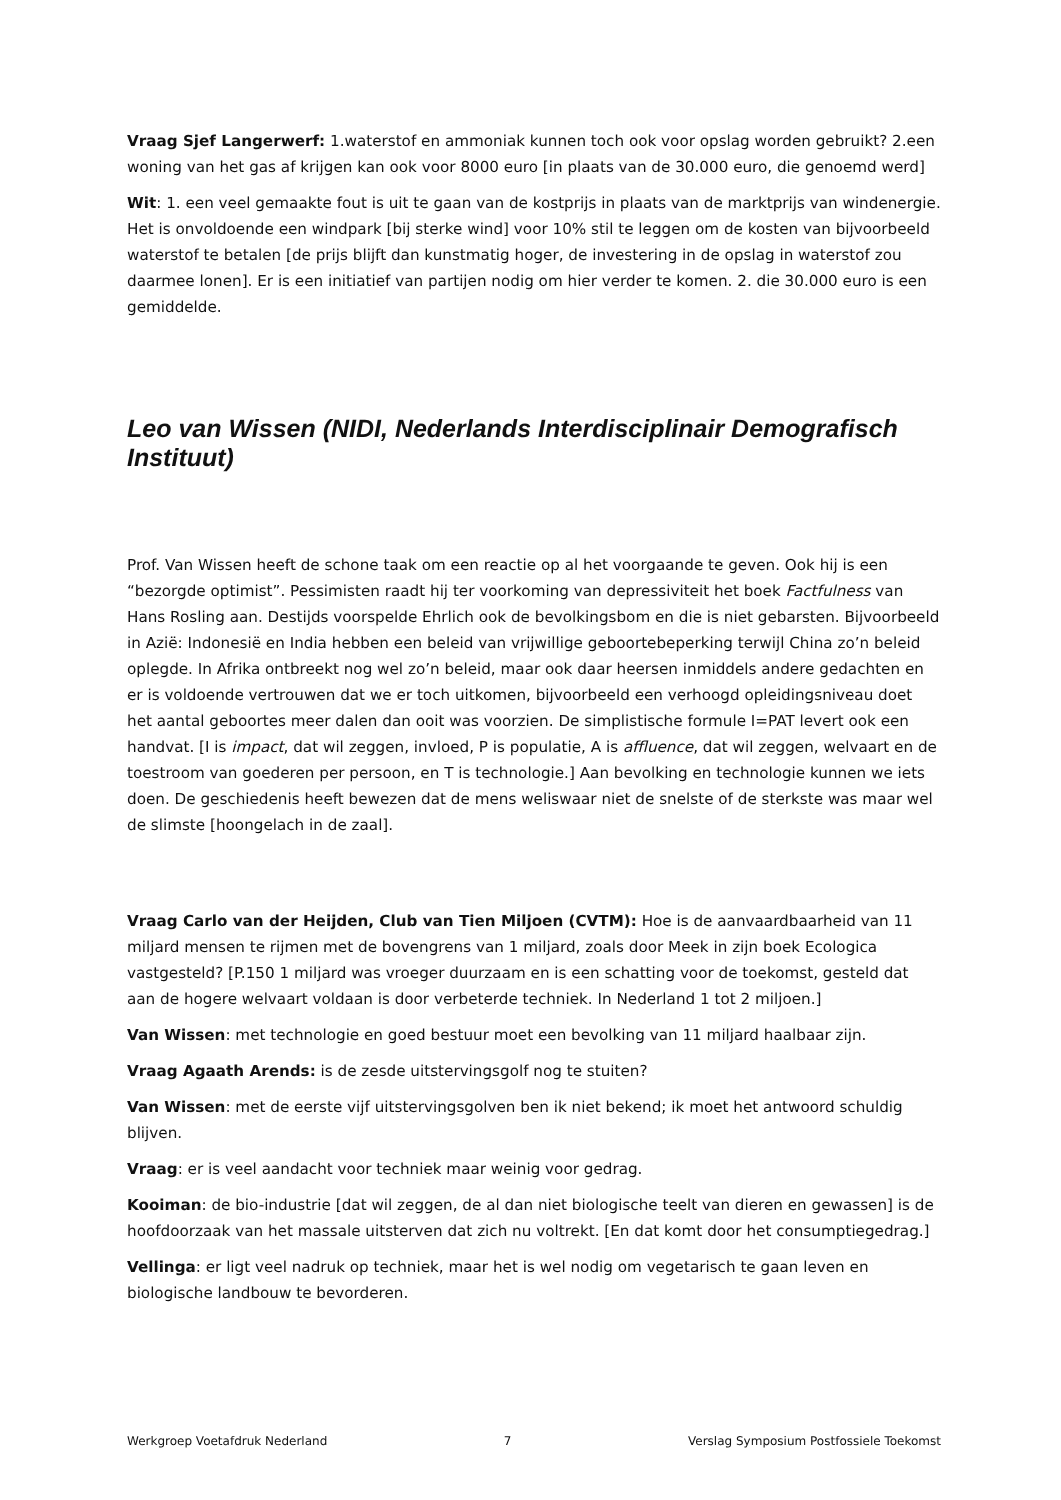Vraag Sjef Langerwerf: 1.waterstof en ammoniak kunnen toch ook voor opslag worden gebruikt? 2.een woning van het gas af krijgen kan ook voor 8000 euro [in plaats van de 30.000 euro, die genoemd werd]
Wit: 1. een veel gemaakte fout is uit te gaan van de kostprijs in plaats van de marktprijs van windenergie. Het is onvoldoende een windpark [bij sterke wind] voor 10% stil te leggen om de kosten van bijvoorbeeld waterstof te betalen [de prijs blijft dan kunstmatig hoger, de investering in de opslag in waterstof zou daarmee lonen]. Er is een initiatief van partijen nodig om hier verder te komen. 2. die 30.000 euro is een gemiddelde.
Leo van Wissen (NIDI, Nederlands Interdisciplinair Demografisch Instituut)
Prof. Van Wissen heeft de schone taak om een reactie op al het voorgaande te geven. Ook hij is een “bezorgde optimist”. Pessimisten raadt hij ter voorkoming van depressiviteit het boek Factfulness van Hans Rosling aan. Destijds voorspelde Ehrlich ook de bevolkingsbom en die is niet gebarsten. Bijvoorbeeld in Azië: Indonesië en India hebben een beleid van vrijwillige geboortebeperking terwijl China zo’n beleid oplegde. In Afrika ontbreekt nog wel zo’n beleid, maar ook daar heersen inmiddels andere gedachten en er is voldoende vertrouwen dat we er toch uitkomen, bijvoorbeeld een verhoogd opleidingsniveau doet het aantal geboortes meer dalen dan ooit was voorzien. De simplistische formule I=PAT levert ook een handvat. [I is impact, dat wil zeggen, invloed, P is populatie, A is affluence, dat wil zeggen, welvaart en de toestroom van goederen per persoon, en T is technologie.] Aan bevolking en technologie kunnen we iets doen. De geschiedenis heeft bewezen dat de mens weliswaar niet de snelste of de sterkste was maar wel de slimste [hoongelach in de zaal].
Vraag Carlo van der Heijden, Club van Tien Miljoen (CVTM): Hoe is de aanvaardbaarheid van 11 miljard mensen te rijmen met de bovengrens van 1 miljard, zoals door Meek in zijn boek Ecologica vastgesteld? [P.150 1 miljard was vroeger duurzaam en is een schatting voor de toekomst, gesteld dat aan de hogere welvaart voldaan is door verbeterde techniek. In Nederland 1 tot 2 miljoen.]
Van Wissen: met technologie en goed bestuur moet een bevolking van 11 miljard haalbaar zijn.
Vraag Agaath Arends: is de zesde uitstervingsgolf nog te stuiten?
Van Wissen: met de eerste vijf uitstervingsgolven ben ik niet bekend; ik moet het antwoord schuldig blijven.
Vraag: er is veel aandacht voor techniek maar weinig voor gedrag.
Kooiman: de bio-industrie [dat wil zeggen, de al dan niet biologische teelt van dieren en gewassen] is de hoofdoorzaak van het massale uitsterven dat zich nu voltrekt. [En dat komt door het consumptiegedrag.]
Vellinga: er ligt veel nadruk op techniek, maar het is wel nodig om vegetarisch te gaan leven en biologische landbouw te bevorderen.
Werkgroep Voetafdruk Nederland 7 Verslag Symposium Postfossiele Toekomst